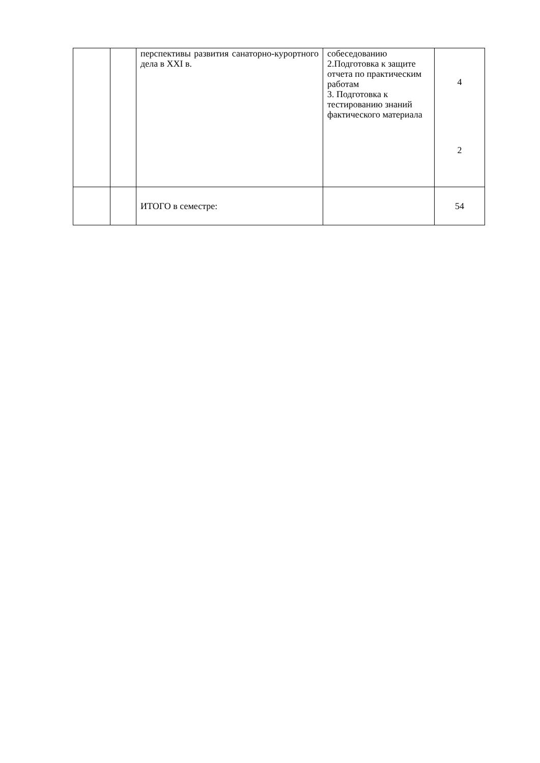| | | перспективы развития санаторно-курортного дела в XXI в. | собеседованию 2.Подготовка к защите отчета по практическим работам 3. Подготовка к тестированию знаний фактического материала | 4 2 |
| | | ИТОГО в семестре: | | 54 |